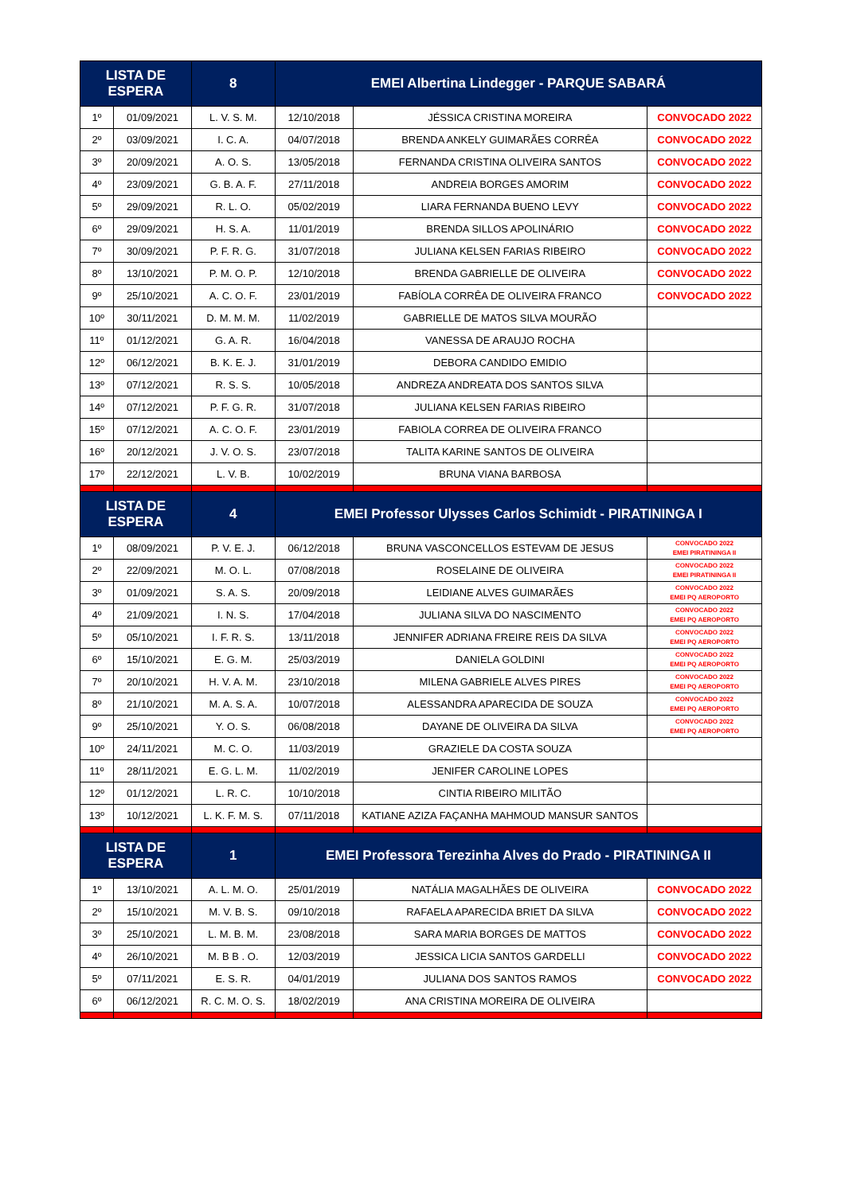| LISTA DE ESPERA | | 8 | EMEI Albertina Lindegger - PARQUE SABARÁ | | |
| --- | --- | --- | --- | --- | --- |
| 1º | 01/09/2021 | L. V. S. M. | 12/10/2018 | JÉSSICA CRISTINA MOREIRA | CONVOCADO 2022 |
| 2º | 03/09/2021 | I. C. A. | 04/07/2018 | BRENDA ANKELY GUIMARÃES CORRÊA | CONVOCADO 2022 |
| 3º | 20/09/2021 | A. O. S. | 13/05/2018 | FERNANDA CRISTINA OLIVEIRA SANTOS | CONVOCADO 2022 |
| 4º | 23/09/2021 | G. B. A. F. | 27/11/2018 | ANDREIA BORGES AMORIM | CONVOCADO 2022 |
| 5º | 29/09/2021 | R. L. O. | 05/02/2019 | LIARA FERNANDA BUENO LEVY | CONVOCADO 2022 |
| 6º | 29/09/2021 | H. S. A. | 11/01/2019 | BRENDA SILLOS APOLINÁRIO | CONVOCADO 2022 |
| 7º | 30/09/2021 | P. F. R. G. | 31/07/2018 | JULIANA KELSEN FARIAS RIBEIRO | CONVOCADO 2022 |
| 8º | 13/10/2021 | P. M. O. P. | 12/10/2018 | BRENDA GABRIELLE DE OLIVEIRA | CONVOCADO 2022 |
| 9º | 25/10/2021 | A. C. O. F. | 23/01/2019 | FABÍOLA CORRÊA DE OLIVEIRA FRANCO | CONVOCADO 2022 |
| 10º | 30/11/2021 | D. M. M. M. | 11/02/2019 | GABRIELLE DE MATOS SILVA MOURÃO | |
| 11º | 01/12/2021 | G. A. R. | 16/04/2018 | VANESSA DE ARAUJO ROCHA | |
| 12º | 06/12/2021 | B. K. E. J. | 31/01/2019 | DEBORA CANDIDO EMIDIO | |
| 13º | 07/12/2021 | R. S. S. | 10/05/2018 | ANDREZA ANDREATA DOS SANTOS SILVA | |
| 14º | 07/12/2021 | P. F. G. R. | 31/07/2018 | JULIANA KELSEN FARIAS RIBEIRO | |
| 15º | 07/12/2021 | A. C. O. F. | 23/01/2019 | FABIOLA CORREA DE OLIVEIRA FRANCO | |
| 16º | 20/12/2021 | J. V. O. S. | 23/07/2018 | TALITA KARINE SANTOS DE OLIVEIRA | |
| 17º | 22/12/2021 | L. V. B. | 10/02/2019 | BRUNA VIANA BARBOSA | |
| LISTA DE ESPERA | | 4 | EMEI Professor Ulysses Carlos Schimidt - PIRATININGA I | | |
| 1º | 08/09/2021 | P. V. E. J. | 06/12/2018 | BRUNA VASCONCELLOS ESTEVAM DE JESUS | CONVOCADO 2022 EMEI PIRATININGA II |
| 2º | 22/09/2021 | M. O. L. | 07/08/2018 | ROSELAINE DE OLIVEIRA | CONVOCADO 2022 EMEI PIRATININGA II |
| 3º | 01/09/2021 | S. A. S. | 20/09/2018 | LEIDIANE ALVES GUIMARÃES | CONVOCADO 2022 EMEI PQ AEROPORTO |
| 4º | 21/09/2021 | I. N. S. | 17/04/2018 | JULIANA SILVA DO NASCIMENTO | CONVOCADO 2022 EMEI PQ AEROPORTO |
| 5º | 05/10/2021 | I. F. R. S. | 13/11/2018 | JENNIFER ADRIANA FREIRE REIS DA SILVA | CONVOCADO 2022 EMEI PQ AEROPORTO |
| 6º | 15/10/2021 | E. G. M. | 25/03/2019 | DANIELA GOLDINI | CONVOCADO 2022 EMEI PQ AEROPORTO |
| 7º | 20/10/2021 | H. V. A. M. | 23/10/2018 | MILENA GABRIELE ALVES PIRES | CONVOCADO 2022 EMEI PQ AEROPORTO |
| 8º | 21/10/2021 | M. A. S. A. | 10/07/2018 | ALESSANDRA APARECIDA DE SOUZA | CONVOCADO 2022 EMEI PQ AEROPORTO |
| 9º | 25/10/2021 | Y. O. S. | 06/08/2018 | DAYANE DE OLIVEIRA DA SILVA | CONVOCADO 2022 EMEI PQ AEROPORTO |
| 10º | 24/11/2021 | M. C. O. | 11/03/2019 | GRAZIELE DA COSTA SOUZA | |
| 11º | 28/11/2021 | E. G. L. M. | 11/02/2019 | JENIFER CAROLINE LOPES | |
| 12º | 01/12/2021 | L. R. C. | 10/10/2018 | CINTIA RIBEIRO MILITÃO | |
| 13º | 10/12/2021 | L. K. F. M. S. | 07/11/2018 | KATIANE AZIZA FAÇANHA MAHMOUD MANSUR SANTOS | |
| LISTA DE ESPERA | | 1 | EMEI Professora Terezinha Alves do Prado - PIRATININGA II | | |
| 1º | 13/10/2021 | A. L. M. O. | 25/01/2019 | NATÁLIA MAGALHÃES DE OLIVEIRA | CONVOCADO 2022 |
| 2º | 15/10/2021 | M. V. B. S. | 09/10/2018 | RAFAELA APARECIDA BRIET DA SILVA | CONVOCADO 2022 |
| 3º | 25/10/2021 | L. M. B. M. | 23/08/2018 | SARA MARIA BORGES DE MATTOS | CONVOCADO 2022 |
| 4º | 26/10/2021 | M. B B . O. | 12/03/2019 | JESSICA LICIA SANTOS GARDELLI | CONVOCADO 2022 |
| 5º | 07/11/2021 | E. S. R. | 04/01/2019 | JULIANA DOS SANTOS RAMOS | CONVOCADO 2022 |
| 6º | 06/12/2021 | R. C. M. O. S. | 18/02/2019 | ANA CRISTINA MOREIRA DE OLIVEIRA | |